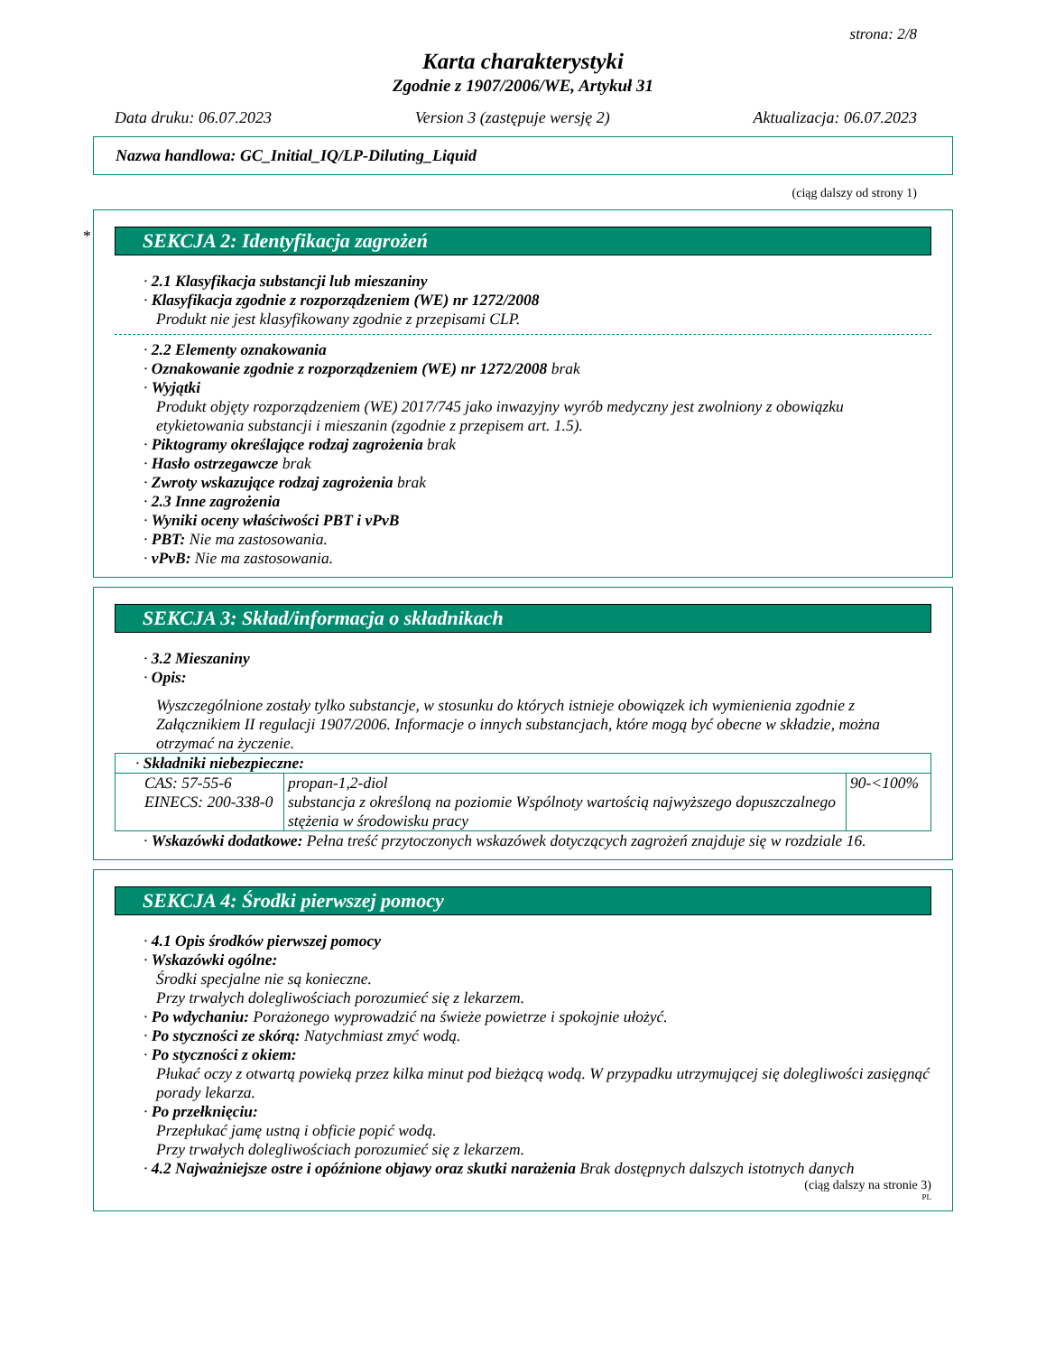strona: 2/8
Karta charakterystyki
Zgodnie z 1907/2006/WE, Artykuł 31
Data druku: 06.07.2023 Version 3 (zastępuje wersję 2) Aktualizacja: 06.07.2023
Nazwa handlowa: GC_Initial_IQ/LP-Diluting_Liquid
(ciąg dalszy od strony 1)
*
SEKCJA 2: Identyfikacja zagrożeń
· 2.1 Klasyfikacja substancji lub mieszaniny
· Klasyfikacja zgodnie z rozporządzeniem (WE) nr 1272/2008
Produkt nie jest klasyfikowany zgodnie z przepisami CLP.
· 2.2 Elementy oznakowania
· Oznakowanie zgodnie z rozporządzeniem (WE) nr 1272/2008 brak
· Wyjątki
Produkt objęty rozporządzeniem (WE) 2017/745 jako inwazyjny wyrób medyczny jest zwolniony z obowiązku etykietowania substancji i mieszanin (zgodnie z przepisem art. 1.5).
· Piktogramy określające rodzaj zagrożenia brak
· Hasło ostrzegawcze brak
· Zwroty wskazujące rodzaj zagrożenia brak
· 2.3 Inne zagrożenia
· Wyniki oceny właściwości PBT i vPvB
· PBT: Nie ma zastosowania.
· vPvB: Nie ma zastosowania.
SEKCJA 3: Skład/informacja o składnikach
· 3.2 Mieszaniny
· Opis:
Wyszczególnione zostały tylko substancje, w stosunku do których istnieje obowiązek ich wymienienia zgodnie z Załącznikiem II regulacji 1907/2006. Informacje o innych substancjach, które mogą być obecne w składzie, można otrzymać na życzenie.
| · Składniki niebezpieczne: | | |
| CAS: 57-55-6 EINECS: 200-338-0 | propan-1,2-diol substancja z określoną na poziomie Wspólnoty wartością najwyższego dopuszczalnego stężenia w środowisku pracy | 90-<100% |
· Wskazówki dodatkowe: Pełna treść przytoczonych wskazówek dotyczących zagrożeń znajduje się w rozdziale 16.
SEKCJA 4: Środki pierwszej pomocy
· 4.1 Opis środków pierwszej pomocy
· Wskazówki ogólne:
Środki specjalne nie są konieczne.
Przy trwałych dolegliwościach porozumieć się z lekarzem.
· Po wdychaniu: Porażonego wyprowadzić na świeże powietrze i spokojnie ułożyć.
· Po styczności ze skórą: Natychmiast zmyć wodą.
· Po styczności z okiem:
Płukać oczy z otwartą powieką przez kilka minut pod bieżącą wodą. W przypadku utrzymującej się dolegliwości zasięgnąć porady lekarza.
· Po przełknięciu:
Przepłukać jamę ustną i obficie popić wodą.
Przy trwałych dolegliwościach porozumieć się z lekarzem.
· 4.2 Najważniejsze ostre i opóźnione objawy oraz skutki narażenia Brak dostępnych dalszych istotnych danych
(ciąg dalszy na stronie 3)
PL